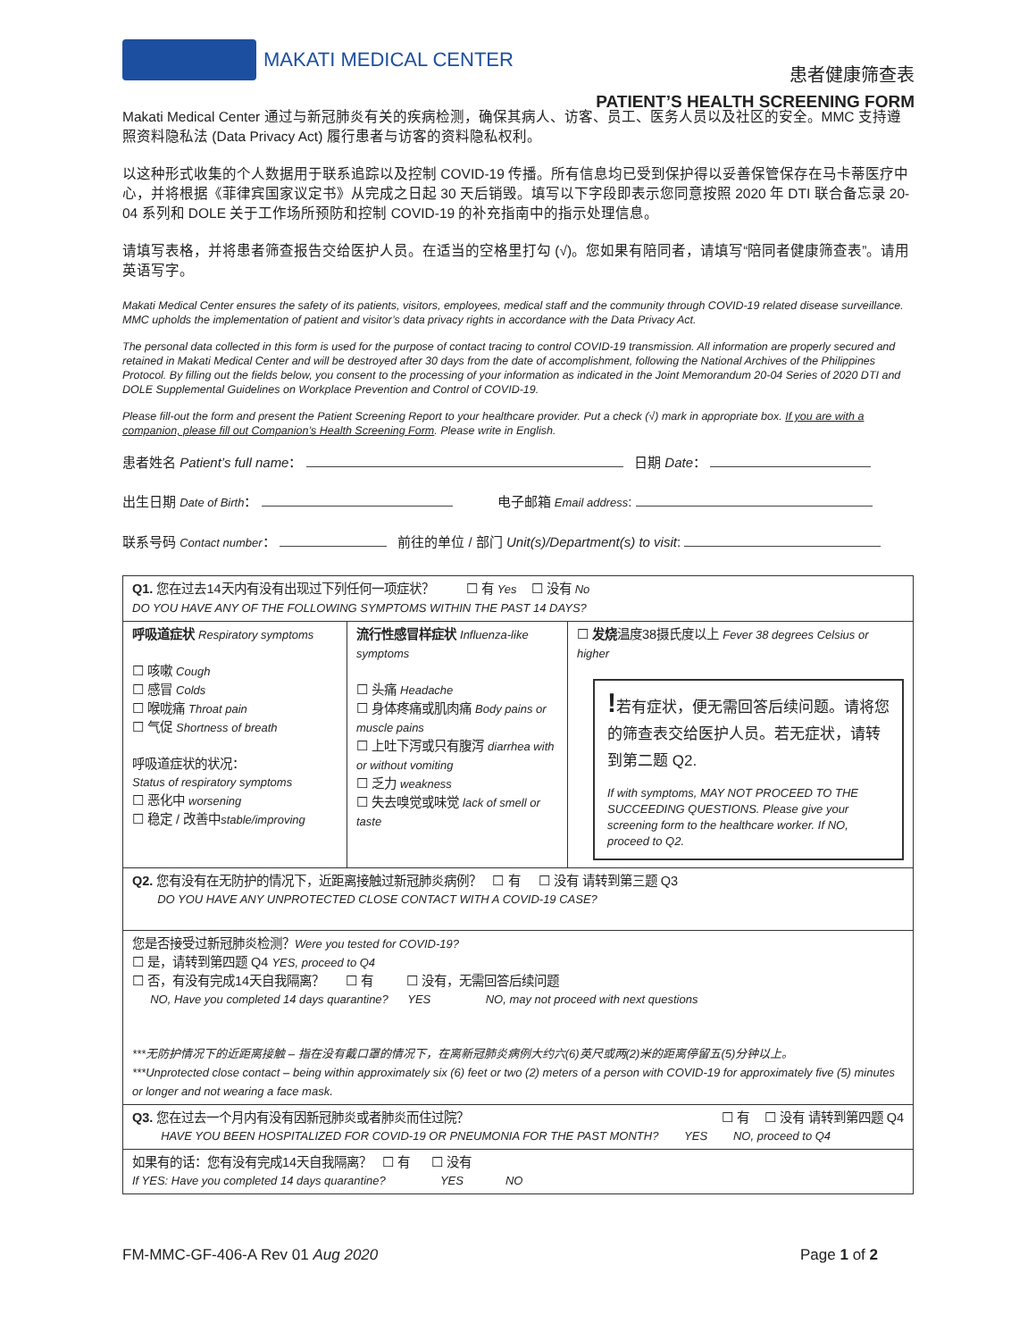MAKATI MEDICAL CENTER
患者健康筛查表
PATIENT’S HEALTH SCREENING FORM
Makati Medical Center 通过与新冠肺炎有关的疾病检测，确保其病人、访客、员工、医务人员以及社区的安全。MMC 支持遵照资料隐私法 (Data Privacy Act) 履行患者与访客的资料隐私权利。
以这种形式收集的个人数据用于联系追踪以及控制 COVID-19 传播。所有信息均已受到保护得以妥善保管保存在马卡蒂医疗中心，并将根据《菲律宾国家议定书》从完成之日起 30 天后销毁。填写以下字段即表示您同意按照 2020 年 DTI 联合备忘录 20-04 系列和 DOLE 关于工作场所预防和控制 COVID-19 的补充指南中的指示处理信息。
请填写表格，并将患者筛查报告交给医护人员。在适当的空格里打勾 (√)。您如果有陪同者，请填写“陪同者健康筛查表”。请用英语写字。
Makati Medical Center ensures the safety of its patients, visitors, employees, medical staff and the community through COVID-19 related disease surveillance. MMC upholds the implementation of patient and visitor’s data privacy rights in accordance with the Data Privacy Act.
The personal data collected in this form is used for the purpose of contact tracing to control COVID-19 transmission. All information are properly secured and retained in Makati Medical Center and will be destroyed after 30 days from the date of accomplishment, following the National Archives of the Philippines Protocol. By filling out the fields below, you consent to the processing of your information as indicated in the Joint Memorandum 20-04 Series of 2020 DTI and DOLE Supplemental Guidelines on Workplace Prevention and Control of COVID-19.
Please fill-out the form and present the Patient Screening Report to your healthcare provider. Put a check (√) mark in appropriate box. If you are with a companion, please fill out Companion’s Health Screening Form. Please write in English.
患者姓名 Patient’s full name： 日期 Date：
出生日期 Date of Birth： 电子邮箱 Email address:
联系号码 Contact number： 前往的单位 / 部门 Unit(s)/Department(s) to visit:
| Q1. 您在过去14天内有没有出现过下列任何一项症状？ ☐ 有 Yes ☐ 没有 No DO YOU HAVE ANY OF THE FOLLOWING SYMPTOMS WITHIN THE PAST 14 DAYS? | | |
| 呼吸道症状 Respiratory symptoms ☐ 咳嗽 Cough ☐ 感冒 Colds ☐ 喉咙痛 Throat pain ☐ 气促 Shortness of breath 呼吸道症状的状况： Status of respiratory symptoms ☐ 恶化中 worsening ☐ 稳定 / 改善中 stable/improving | 流行性感冒样症状 Influenza-like symptoms ☐ 头痛 Headache ☐ 身体疼痛或肌肉痛 Body pains or muscle pains ☐ 上吐下泻或只有腹泻 diarrhea with or without vomiting ☐ 乏力 weakness ☐ 失去嗅觉或味觉 lack of smell or taste | ☐ 发烧 温度38摄氏度以上 Fever 38 degrees Celsius or higher ! 若有症状，便无需回答后续问题。请将您的筛查表交给医护人员。若无症状，请转到第二题 Q2. If with symptoms, MAY NOT PROCEED TO THE SUCCEEDING QUESTIONS. Please give your screening form to the healthcare worker. If NO, proceed to Q2. |
| Q2. 您有没有在无防护的情况下，近距离接触过新冠肺炎病例？ ☐ 有 ☐ 没有 请转到第三题 Q3 DO YOU HAVE ANY UNPROTECTED CLOSE CONTACT WITH A COVID-19 CASE? | | |
| 您是否接受过新冠肺炎检测？ Were you tested for COVID-19? ☐ 是，请转到第四题 Q4 YES, proceed to Q4 ☐ 否，有没有完成14天自我隔离？ ☐ 有 ☐ 没有，无需回答后续问题 NO, Have you completed 14 days quarantine? YES NO, may not proceed with next questions ***无防护情况下的近距离接触 – 指在没有戴口罩的情况下，在离新冠肺炎病例大约六(6)英尺或两(2)米的距离停留五(5)分钟以上。 ***Unprotected close contact – being within approximately six (6) feet or two (2) meters of a person with COVID-19 for approximately five (5) minutes or longer and not wearing a face mask. | | |
| Q3. 您在过去一个月内有没有因新冠肺炎或者肺炎而住过院？ ☐ 有 ☐ 没有 请转到第四题 Q4 HAVE YOU BEEN HOSPITALIZED FOR COVID-19 OR PNEUMONIA FOR THE PAST MONTH? YES NO, proceed to Q4 | | |
| 如果有的话：您有没有完成14天自我隔离？ ☐ 有 ☐ 没有 If YES: Have you completed 14 days quarantine? YES NO | | |
FM-MMC-GF-406-A Rev 01 Aug 2020 Page 1 of 2